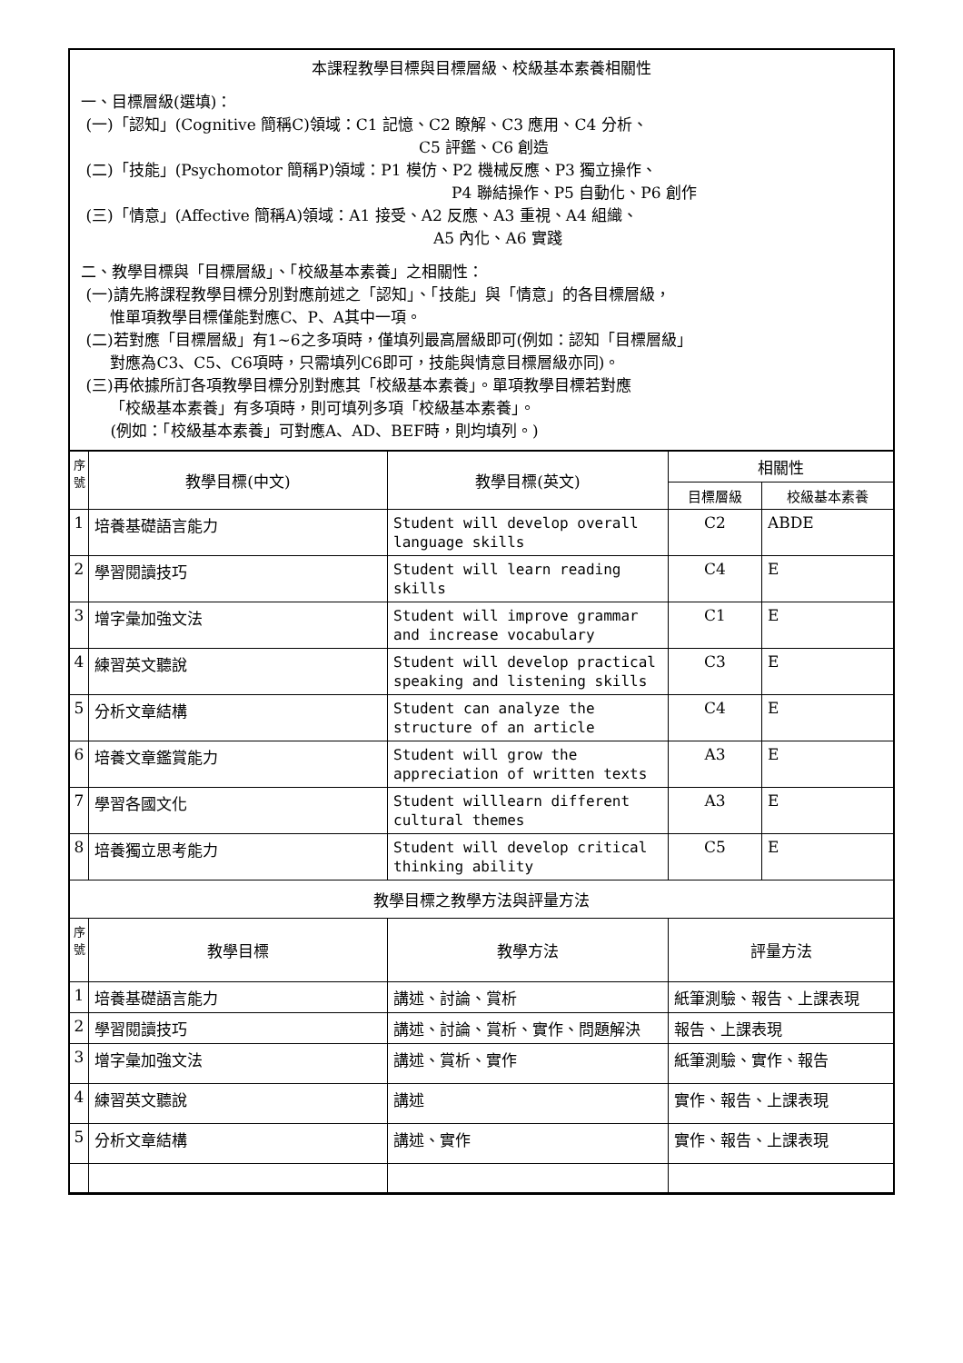本課程教學目標與目標層級、校級基本素養相關性
一、目標層級(選填)：
(一)「認知」(Cognitive 簡稱C)領域：C1 記憶、C2 瞭解、C3 應用、C4 分析、
C5 評鑑、C6 創造
(二)「技能」(Psychomotor 簡稱P)領域：P1 模仿、P2 機械反應、P3 獨立操作、
P4 聯結操作、P5 自動化、P6 創作
(三)「情意」(Affective 簡稱A)領域：A1 接受、A2 反應、A3 重視、A4 組織、
A5 內化、A6 實踐
二、教學目標與「目標層級」、「校級基本素養」之相關性：
(一)請先將課程教學目標分別對應前述之「認知」、「技能」與「情意」的各目標層級，
惟單項教學目標僅能對應C、P、A其中一項。
(二)若對應「目標層級」有1~6之多項時，僅填列最高層級即可(例如：認知「目標層級」
對應為C3、C5、C6項時，只需填列C6即可，技能與情意目標層級亦同)。
(三)再依據所訂各項教學目標分別對應其「校級基本素養」。單項教學目標若對應
「校級基本素養」有多項時，則可填列多項「校級基本素養」。
(例如：「校級基本素養」可對應A、AD、BEF時，則均填列。)
| 序 號 | 教學目標(中文) | 教學目標(英文) | 相關性 | |
| --- | --- | --- | --- | --- |
| | | | 目標層級 | 校級基本素養 |
| 1 | 培養基礎語言能力 | Student will develop overall language skills | C2 | ABDE |
| 2 | 學習閱讀技巧 | Student will learn reading skills | C4 | E |
| 3 | 增字彙加強文法 | Student will improve grammar and increase vocabulary | C1 | E |
| 4 | 練習英文聽說 | Student will develop practical speaking and listening skills | C3 | E |
| 5 | 分析文章結構 | Student can analyze the structure of an article | C4 | E |
| 6 | 培養文章鑑賞能力 | Student will grow the appreciation of written texts | A3 | E |
| 7 | 學習各國文化 | Student willlearn different cultural themes | A3 | E |
| 8 | 培養獨立思考能力 | Student will develop critical thinking ability | C5 | E |
| 教學目標之教學方法與評量方法 | | | | |
| 序 號 | 教學目標 | 教學方法 | 評量方法 | |
| 1 | 培養基礎語言能力 | 講述、討論、賞析 | 紙筆測驗、報告、上課表現 | |
| 2 | 學習閱讀技巧 | 講述、討論、賞析、實作、問題解決 | 報告、上課表現 | |
| 3 | 增字彙加強文法 | 講述、賞析、實作 | 紙筆測驗、實作、報告 | |
| 4 | 練習英文聽說 | 講述 | 實作、報告、上課表現 | |
| 5 | 分析文章結構 | 講述、實作 | 實作、報告、上課表現 | |